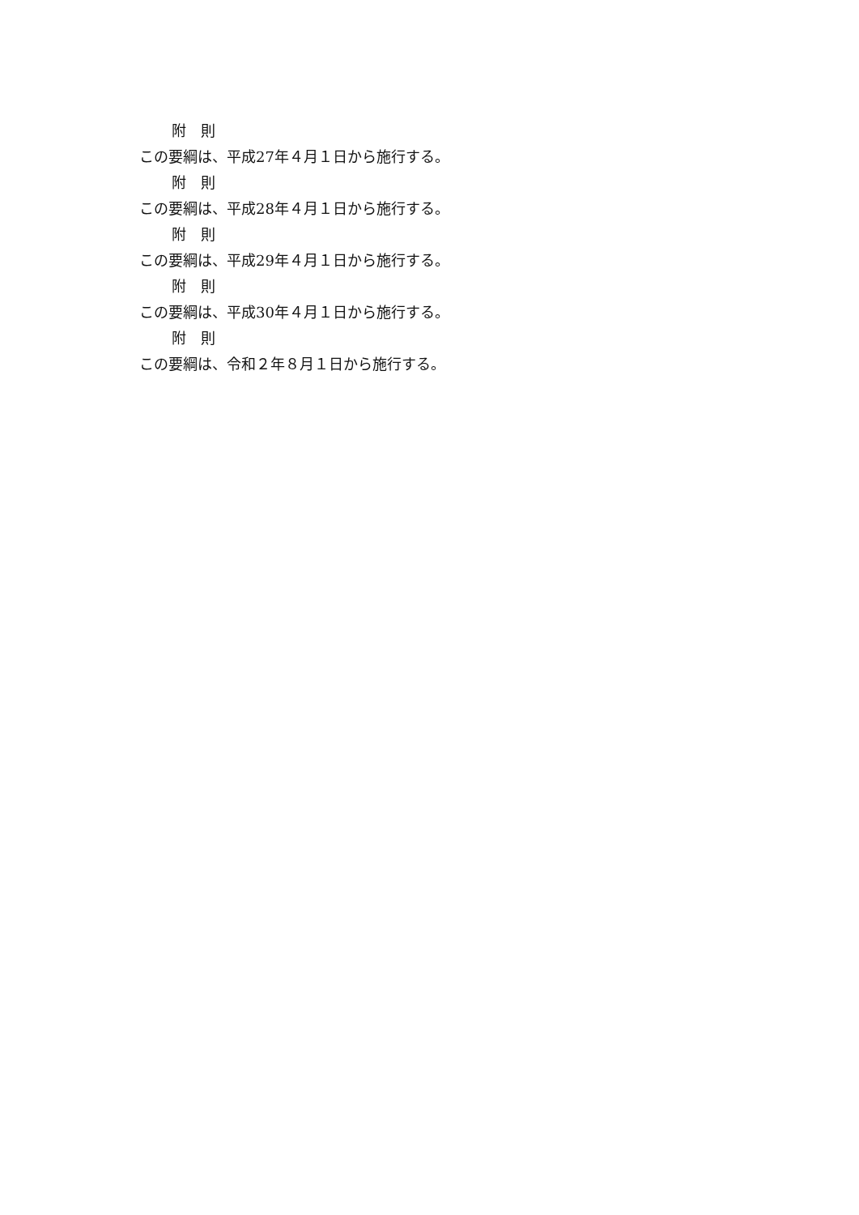附　則
この要綱は、平成27年４月１日から施行する。
附　則
この要綱は、平成28年４月１日から施行する。
附　則
この要綱は、平成29年４月１日から施行する。
附　則
この要綱は、平成30年４月１日から施行する。
附　則
この要綱は、令和２年８月１日から施行する。